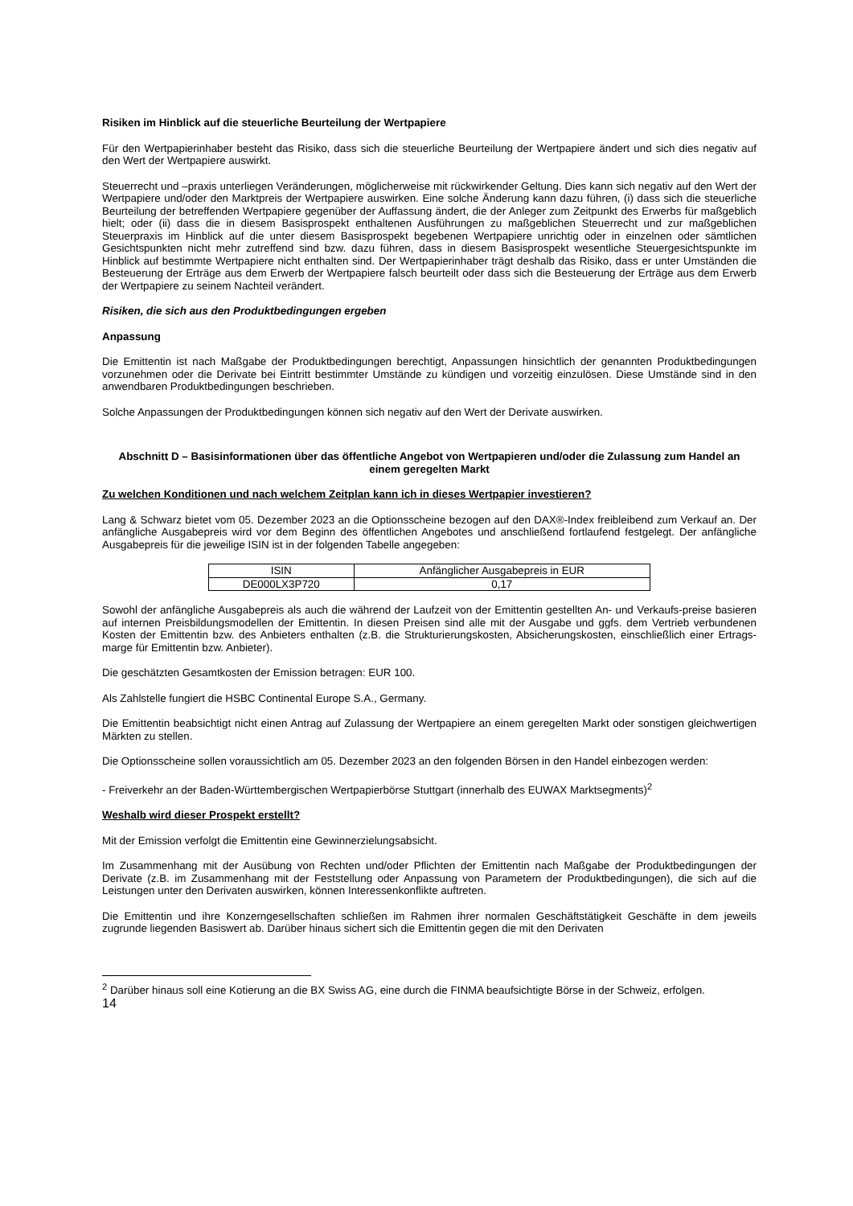Risiken im Hinblick auf die steuerliche Beurteilung der Wertpapiere
Für den Wertpapierinhaber besteht das Risiko, dass sich die steuerliche Beurteilung der Wertpapiere ändert und sich dies negativ auf den Wert der Wertpapiere auswirkt.
Steuerrecht und –praxis unterliegen Veränderungen, möglicherweise mit rückwirkender Geltung. Dies kann sich negativ auf den Wert der Wertpapiere und/oder den Marktpreis der Wertpapiere auswirken. Eine solche Änderung kann dazu führen, (i) dass sich die steuerliche Beurteilung der betreffenden Wertpapiere gegenüber der Auffassung ändert, die der Anleger zum Zeitpunkt des Erwerbs für maßgeblich hielt; oder (ii) dass die in diesem Basisprospekt enthaltenen Ausführungen zu maßgeblichen Steuerrecht und zur maßgeblichen Steuerpraxis im Hinblick auf die unter diesem Basisprospekt begebenen Wertpapiere unrichtig oder in einzelnen oder sämtlichen Gesichtspunkten nicht mehr zutreffend sind bzw. dazu führen, dass in diesem Basisprospekt wesentliche Steuergesichtspunkte im Hinblick auf bestimmte Wertpapiere nicht enthalten sind. Der Wertpapierinhaber trägt deshalb das Risiko, dass er unter Umständen die Besteuerung der Erträge aus dem Erwerb der Wertpapiere falsch beurteilt oder dass sich die Besteuerung der Erträge aus dem Erwerb der Wertpapiere zu seinem Nachteil verändert.
Risiken, die sich aus den Produktbedingungen ergeben
Anpassung
Die Emittentin ist nach Maßgabe der Produktbedingungen berechtigt, Anpassungen hinsichtlich der genannten Produktbedingungen vorzunehmen oder die Derivate bei Eintritt bestimmter Umstände zu kündigen und vorzeitig einzulösen. Diese Umstände sind in den anwendbaren Produktbedingungen beschrieben.
Solche Anpassungen der Produktbedingungen können sich negativ auf den Wert der Derivate auswirken.
Abschnitt D – Basisinformationen über das öffentliche Angebot von Wertpapieren und/oder die Zulassung zum Handel an einem geregelten Markt
Zu welchen Konditionen und nach welchem Zeitplan kann ich in dieses Wertpapier investieren?
Lang & Schwarz bietet vom 05. Dezember 2023 an die Optionsscheine bezogen auf den DAX®-Index freibleibend zum Verkauf an. Der anfängliche Ausgabepreis wird vor dem Beginn des öffentlichen Angebotes und anschließend fortlaufend festgelegt. Der anfängliche Ausgabepreis für die jeweilige ISIN ist in der folgenden Tabelle angegeben:
| ISIN | Anfänglicher Ausgabepreis in EUR |
| DE000LX3P720 | 0,17 |
Sowohl der anfängliche Ausgabepreis als auch die während der Laufzeit von der Emittentin gestellten An- und Verkaufs-preise basieren auf internen Preisbildungsmodellen der Emittentin. In diesen Preisen sind alle mit der Ausgabe und ggfs. dem Vertrieb verbundenen Kosten der Emittentin bzw. des Anbieters enthalten (z.B. die Strukturierungskosten, Absicherungskosten, einschließlich einer Ertrags-marge für Emittentin bzw. Anbieter).
Die geschätzten Gesamtkosten der Emission betragen: EUR 100.
Als Zahlstelle fungiert die HSBC Continental Europe S.A., Germany.
Die Emittentin beabsichtigt nicht einen Antrag auf Zulassung der Wertpapiere an einem geregelten Markt oder sonstigen gleichwertigen Märkten zu stellen.
Die Optionsscheine sollen voraussichtlich am 05. Dezember 2023 an den folgenden Börsen in den Handel einbezogen werden:
- Freiverkehr an der Baden-Württembergischen Wertpapierbörse Stuttgart (innerhalb des EUWAX Marktsegments)<sup>2</sup>
Weshalb wird dieser Prospekt erstellt?
Mit der Emission verfolgt die Emittentin eine Gewinnerzielungsabsicht.
Im Zusammenhang mit der Ausübung von Rechten und/oder Pflichten der Emittentin nach Maßgabe der Produktbedingungen der Derivate (z.B. im Zusammenhang mit der Feststellung oder Anpassung von Parametern der Produktbedingungen), die sich auf die Leistungen unter den Derivaten auswirken, können Interessenkonflikte auftreten.
Die Emittentin und ihre Konzerngesellschaften schließen im Rahmen ihrer normalen Geschäftstätigkeit Geschäfte in dem jeweils zugrunde liegenden Basiswert ab. Darüber hinaus sichert sich die Emittentin gegen die mit den Derivaten
<sup>2</sup> Darüber hinaus soll eine Kotierung an die BX Swiss AG, eine durch die FINMA beaufsichtigte Börse in der Schweiz, erfolgen.
14